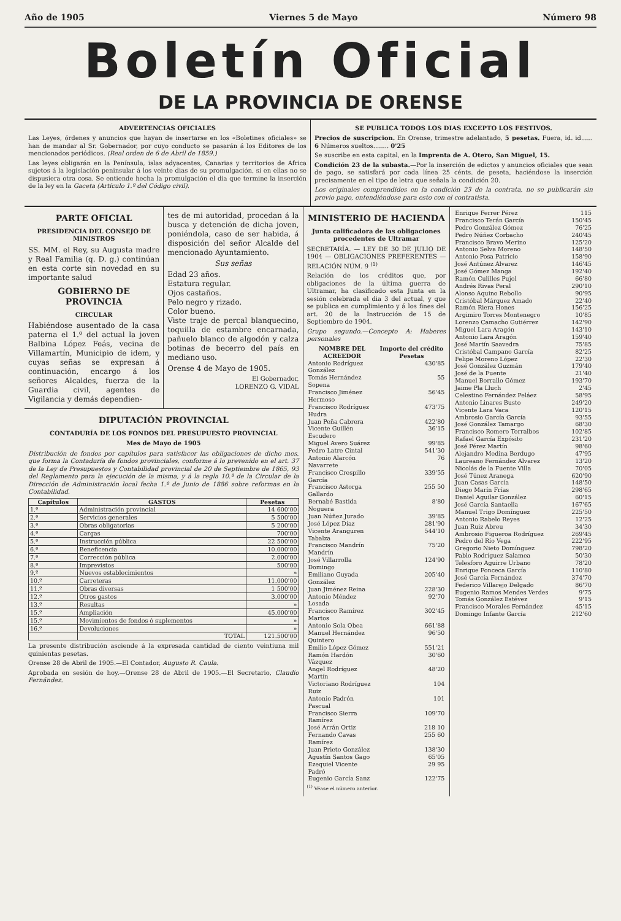Año de 1905 Viernes 5 de Mayo Número 98
Boletín Oficial
DE LA PROVINCIA DE ORENSE
ADVERTENCIAS OFICIALES
Las Leyes, órdenes y anuncios que hayan de insertarse en los «Boletines oficiales» se han de mandar al Sr. Gobernador, por cuyo conducto se pasarán á los Editores de los mencionados periódicos. (Real orden de 6 de Abril de 1859.)
Las leyes obligarán en la Península, islas adyacentes, Canarias y territorios de Africa sujetos á la legislación peninsular á los veinte dias de su promulgación, si en ellas no se dispusiera otra cosa. Se entiende hecha la promulgación el dia que termine la inserción de la ley en la Gaceta (Artículo 1.º del Código civil).
SE PUBLICA TODOS LOS DIAS EXCEPTO LOS FESTIVOS.
Precios de suscripcion. En Orense, trimestre adelantado, 5 pesetas. Fuera, id. id...... 6 Números sueltos........ 0'25
Se suscribe en esta capital, en la Imprenta de A. Otero, San Miguel, 15.
Condición 23 de la subasta.—Por la inserción de edictos y anuncios oficiales que sean de pago, se satisfará por cada línea 25 cénts. de peseta, haciéndose la inserción precisamente en el tipo de letra que señala la condición 20.
Los originales comprendidos en la condición 23 de la contrata, no se publicarán sin previo pago, entendiéndose para esto con el contratista.
PARTE OFICIAL
PRESIDENCIA DEL CONSEJO DE MINISTROS
SS. MM. el Rey, su Augusta madre y Real Familia (q. D. g.) continúan en esta corte sin novedad en su importante salud
GOBIERNO DE PROVINCIA
CIRCULAR
Habiéndose ausentado de la casa paterna el 1.º del actual la joven Balbina López Feás, vecina de Villamartín, Municipio de idem, y cuyas señas se expresan á continuación, encargo á los señores Alcaldes, fuerza de la Guardia civil, agentes de Vigilancia y demás dependien-
tes de mi autoridad, procedan á la busca y detención de dicha joven, poniéndola, caso de ser habida, á disposición del señor Alcalde del mencionado Ayuntamiento.
Sus señas
Edad 23 años.
Estatura regular.
Ojos castaños.
Pelo negro y rizado.
Color bueno.
Viste traje de percal blanquecino, toquilla de estambre encarnada, pañuelo blanco de algodón y calza botinas de becerro del país en mediano uso.
Orense 4 de Mayo de 1905.
El Gobernador,
LORENZO G. VIDAL
DIPUTACIÓN PROVINCIAL
CONTADURÍA DE LOS FONDOS DEL PRESUPUESTO PROVINCIAL
Mes de Mayo de 1905
Distribución de fondos por capítulos para satisfacer las obligaciones de dicho mes, que forma la Contaduría de fondos provinciales, conforme á lo prevenido en el art. 37 de la Ley de Presupuestos y Contabilidad provincial de 20 de Septiembre de 1865, 93 del Reglamento para la ejecución de la misma, y á la regla 10.ª de la Circular de la Dirección de Administración local fecha 1.º de Junio de 1886 sobre reformas en la Contabilidad.
| Capítulos | GASTOS | Pesetas |
| --- | --- | --- |
| 1.º | Administración provincial | 14 600'00 |
| 2.º | Servicios generales | 5 500'00 |
| 3.º | Obras obligatorias | 5 200'00 |
| 4.º | Cargas | 700'00 |
| 5.º | Instrucción pública | 22 500'00 |
| 6.º | Beneficencia | 10.000'00 |
| 7.º | Corrección pública | 2.000'00 |
| 8.º | Imprevistos | 500'00 |
| 9.º | Nuevos establecimientos | » |
| 10.º | Carreteras | 11.000'00 |
| 11.º | Obras diversas | 1 500'00 |
| 12.º | Otros gastos | 3.000'00 |
| 13.º | Resultas | » |
| 15.º | Ampliación | 45.000'00 |
| 15.º | Movimientos de fondos ó suplementos | » |
| 16.º | Devoluciones | » |
| | TOTAL | 121.500'00 |
La presente distribución asciende á la expresada cantidad de ciento veintiuna mil quinientas pesetas.
Orense 28 de Abril de 1905.—El Contador, Augusto R. Caula.
Aprobada en sesión de hoy.—Orense 28 de Abril de 1905.—El Secretario, Claudio Fernández.
MINISTERIO DE HACIENDA
Junta calificadora de las obligaciones procedentes de Ultramar
SECRETARÍA. — LEY DE 30 DE JULIO DE 1904 — OBLIGACIONES PREFERENTES —RELACIÓN NÚM. 9 <sup>(1)</sup>
Relación de los créditos que, por obligaciones de la última guerra de Ultramar, ha clasificado esta Junta en la sesión celebrada el dia 3 del actual, y que se publica en cumplimiento y á los fines del art. 20 de la Instrucción de 15 de Septiembre de 1904.
Grupo segundo.—Concepto A: Haberes personales
| NOMBRE DEL ACREEDOR | Importe del crédito Pesetas |
| --- | --- |
| Antonio Rodríguez González | 430'85 |
| Tomás Hernández Sopena | 55 |
| Francisco Jiménez Hermoso | 56'45 |
| Francisco Rodríguez Hudra | 473'75 |
| Juan Peña Cabrera | 422'80 |
| Vicente Guillén Escudero | 36'15 |
| Miguel Avero Suárez | 99'85 |
| Pedro Latre Cintal | 541'30 |
| Antonio Alarcón Navarrete | 76 |
| Francisco Crespillo García | 339'55 |
| Francisco Astorga Gallardo | 255 50 |
| Bernabé Bastida Noguera | 8'80 |
| Juan Núñez Jurado | 39'85 |
| José López Díaz | 281'90 |
| Vicente Aranguren Tabalza | 544'10 |
| Francisco Mandrín Mandrín | 75'20 |
| José Villarrolla Domingo | 124'90 |
| Emiliano Guyada González | 205'40 |
| Juan Jiménez Reina | 228'30 |
| Antonio Méndez Losada | 92'70 |
| Francisco Ramírez Martos | 302'45 |
| Antonio Sola Obea | 661'88 |
| Manuel Hernández Quintero | 96'50 |
| Emilio López Gómez | 551'21 |
| Ramón Hardón Vázquez | 30'60 |
| Angel Rodríguez Martín | 48'20 |
| Victoriano Rodríguez Ruiz | 104 |
| Antonio Padrón Pascual | 101 |
| Francisco Sierra Ramírez | 109'70 |
| José Arrán Ortiz | 218 10 |
| Fernando Cavas Ramírez | 255 60 |
| Juan Prieto González | 138'30 |
| Agustín Santos Gago | 65'05 |
| Ezequiel Vicente Padró | 29 95 |
| Eugenio García Sanz | 122'75 |
<sup>(1)</sup> Véase el número anterior.
| Enrique Ferrer Pérez | 115 |
| Francisco Terán García | 150'45 |
| Pedro González Gómez | 76'25 |
| Pedro Núñez Corbacho | 240'45 |
| Francisco Bravo Merino | 125'20 |
| Antonio Selva Moreno | 148'50 |
| Antonio Posa Patricio | 158'90 |
| José Antúnez Alvarez | 146'45 |
| José Gómez Manga | 192'40 |
| Ramón Culilles Pujol | 66'80 |
| Andrés Rivas Peral | 290'10 |
| Alonso Aquino Rebollo | 90'95 |
| Cristóbal Márquez Amado | 22'40 |
| Ramón Riera Hones | 156'25 |
| Argimiro Torres Montenegro | 10'85 |
| Lorenzo Camacho Gutiérrez | 142'90 |
| Miguel Lara Aragón | 143'10 |
| Antonio Lara Aragón | 159'40 |
| José Martín Saavedra | 75'85 |
| Cristóbal Campano García | 82'25 |
| Felipe Moreno López | 22'30 |
| José González Guzmán | 179'40 |
| José de la Fuente | 21'40 |
| Manuel Borrallo Gómez | 193'70 |
| Jaime Pla Lluch | 2'45 |
| Celestino Fernández Peláez | 58'95 |
| Antonio Linares Busto | 249'20 |
| Vicente Lara Vaca | 120'15 |
| Ambrosio García García | 93'55 |
| José González Tamargo | 68'30 |
| Francisco Romero Torralbos | 102'85 |
| Rafael García Expósito | 231'20 |
| José Pérez Martín | 98'60 |
| Alejandro Medina Berdugo | 47'95 |
| Laureano Fernández Alvarez | 13'20 |
| Nicolás de la Fuente Villa | 70'05 |
| José Túnez Aranega | 620'90 |
| Juan Casas García | 148'50 |
| Diego Marín Frías | 298'65 |
| Daniel Aguilar González | 60'15 |
| José García Santaella | 167'65 |
| Manuel Trigo Domínguez | 225'50 |
| Antonio Rabelo Reyes | 12'25 |
| Juan Ruiz Abreu | 34'30 |
| Ambrosio Figueroa Rodríguez | 269'45 |
| Pedro del Río Vega | 222'95 |
| Gregorio Nieto Domínguez | 798'20 |
| Pablo Rodríguez Salamea | 50'30 |
| Telesforo Aguirre Urbano | 78'20 |
| Enrique Fonceca García | 110'80 |
| José García Fernández | 374'70 |
| Federico Villarejo Delgado | 86'70 |
| Eugenio Ramos Mendes Verdes | 9'75 |
| Tomás González Estévez | 9'15 |
| Francisco Morales Fernández | 45'15 |
| Domingo Infante García | 212'60 |